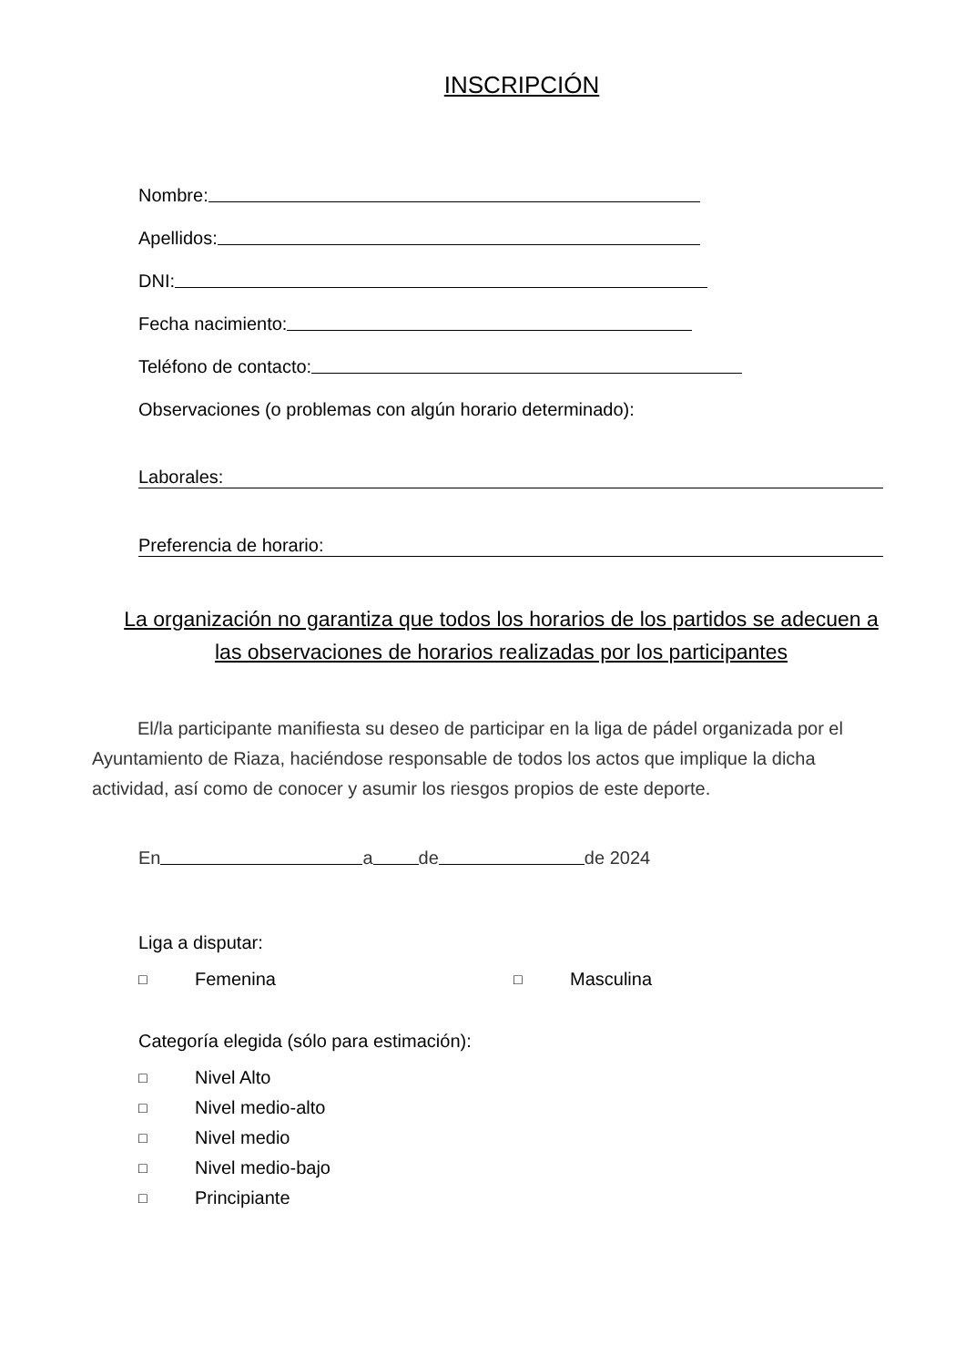INSCRIPCIÓN
Nombre:
Apellidos:
DNI:
Fecha nacimiento:
Teléfono de contacto:
Observaciones (o problemas con algún horario determinado):
Laborales:
Preferencia de horario:
La organización no garantiza que todos los horarios de los partidos se adecuen a las observaciones de horarios realizadas por los participantes
El/la participante manifiesta su deseo de participar en la liga de pádel organizada por el Ayuntamiento de Riaza, haciéndose responsable de todos los actos que implique la dicha actividad, así como de conocer y asumir los riesgos propios de este deporte.
En
a
de
de 2024
Liga a disputar:
□ Femenina □ Masculina
Categoría elegida (sólo para estimación):
□ Nivel Alto
□ Nivel medio-alto
□ Nivel medio
□ Nivel medio-bajo
□ Principiante